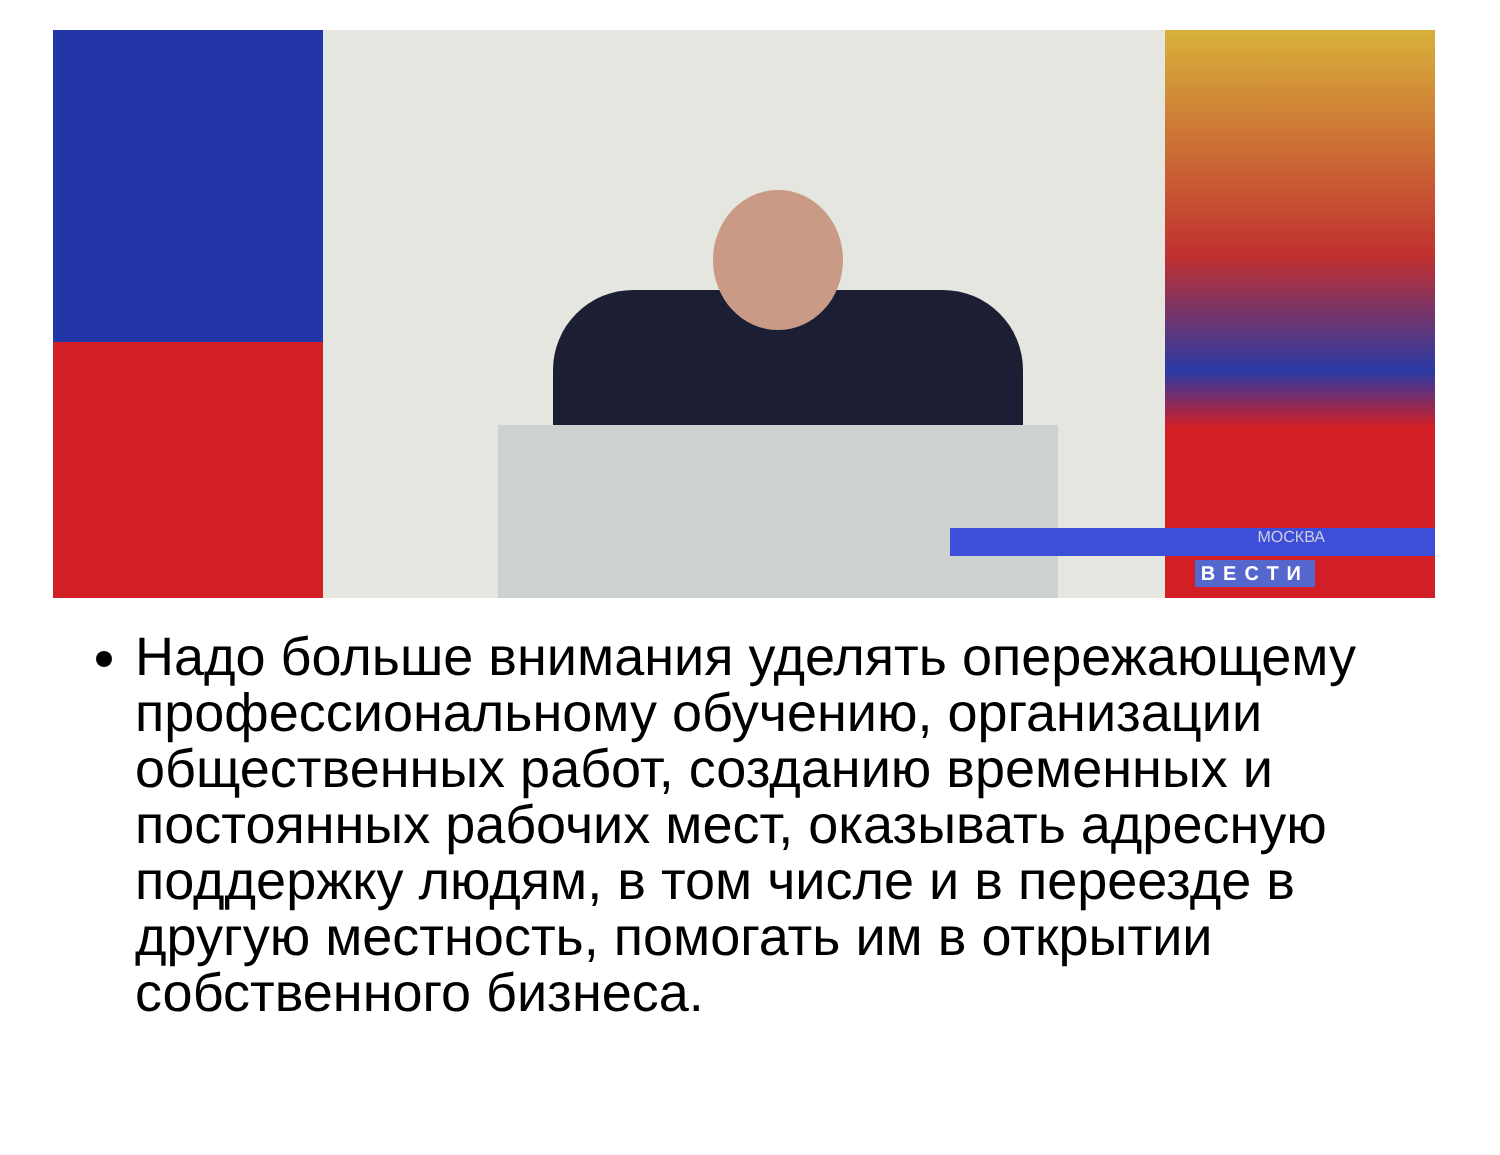МОСКВА
ВЕСТИ
Надо больше внимания уделять опережающему профессиональному обучению, организации общественных работ, созданию временных и постоянных рабочих мест, оказывать адресную поддержку людям, в том числе и в переезде в другую местность, помогать им в открытии собственного бизнеса.